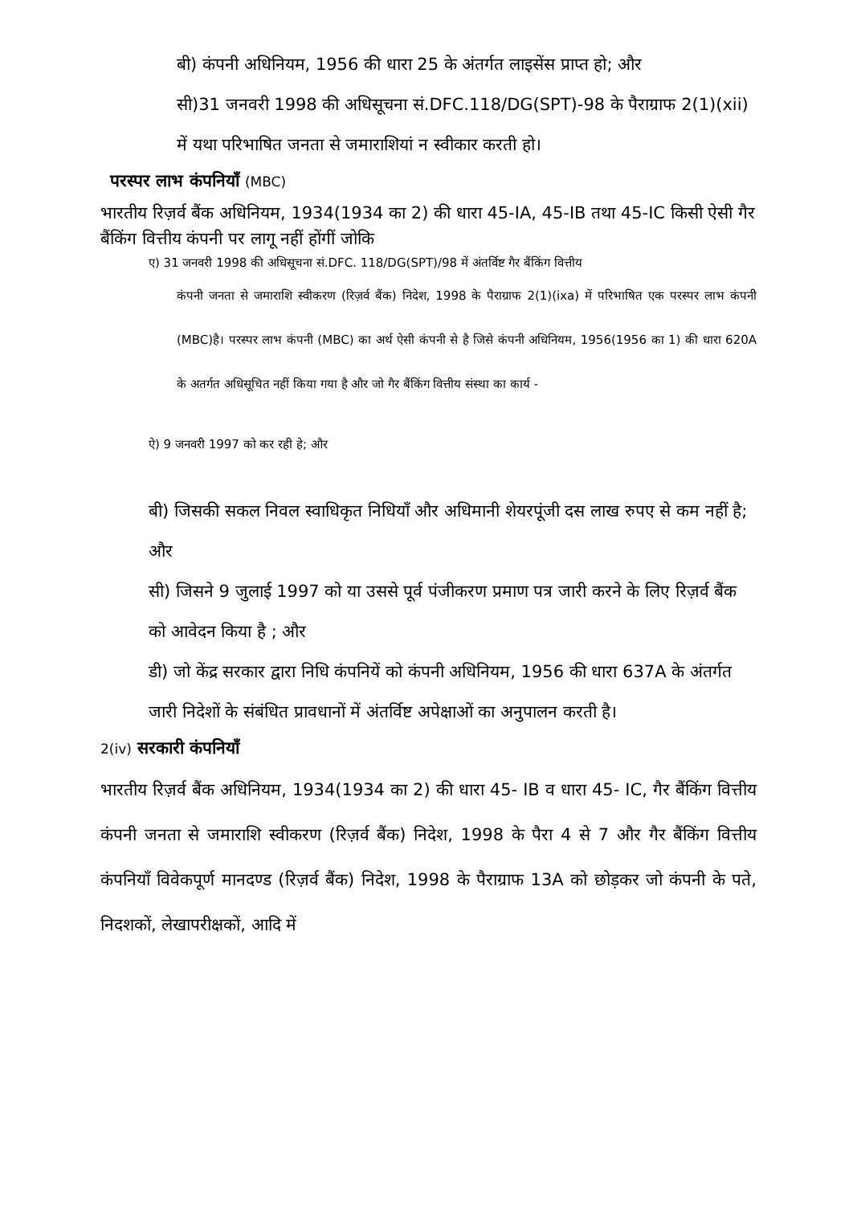बी) कंपनी अधिनियम, 1956 की धारा 25 के अंतर्गत लाइसेंस प्राप्त हो; और
सी)31 जनवरी 1998 की अधिसूचना सं.DFC.118/DG(SPT)-98 के पैराग्राफ 2(1)(xii) में यथा परिभाषित जनता से जमाराशियां न स्वीकार करती हो।
परस्पर लाभ कंपनियाँ (MBC)
भारतीय रिज़र्व बैंक अधिनियम, 1934(1934 का 2) की धारा 45-IA, 45-IB तथा 45-IC किसी ऐसी गैर बैंकिंग वित्तीय कंपनी पर लागू नहीं होंगीं जोकि
ए) 31 जनवरी 1998 की अधिसूचना सं.DFC. 118/DG(SPT)/98 में अंतर्विष्ट गैर बैंकिंग वित्तीय
कंपनी जनता से जमाराशि स्वीकरण (रिज़र्व बैंक) निदेश, 1998 के पैराग्राफ 2(1)(ixa) में परिभाषित एक परस्पर लाभ कंपनी (MBC)है। परस्पर लाभ कंपनी (MBC) का अर्थ ऐसी कंपनी से है जिसे कंपनी अधिनियम, 1956(1956 का 1) की धारा 620A के अतर्गत अधिसूचित नहीं किया गया है और जो गैर बैंकिंग वित्तीय संस्था का कार्य -
ऐ) 9 जनवरी 1997 को कर रही हे; और
बी) जिसकी सकल निवल स्वाधिकृत निधियाँ और अधिमानी शेयरपूंजी दस लाख रुपए से कम नहीं है; और
सी) जिसने 9 जुलाई 1997 को या उससे पूर्व पंजीकरण प्रमाण पत्र जारी करने के लिए रिज़र्व बैंक को आवेदन किया है ; और
डी) जो केंद्र सरकार द्वारा निधि कंपनियें को कंपनी अधिनियम, 1956 की धारा 637A के अंतर्गत जारी निदेशों के संबंधित प्रावधानों में अंतर्विष्ट अपेक्षाओं का अनुपालन करती है।
2(iv) सरकारी कंपनियाँ
भारतीय रिज़र्व बैंक अधिनियम, 1934(1934 का 2) की धारा 45- IB व धारा 45- IC, गैर बैंकिंग वित्तीय कंपनी जनता से जमाराशि स्वीकरण (रिज़र्व बैंक) निदेश, 1998 के पैरा 4 से 7 और गैर बैंकिंग वित्तीय कंपनियाँ विवेकपूर्ण मानदण्ड (रिज़र्व बैंक) निदेश, 1998 के पैराग्राफ 13A को छोड़कर जो कंपनी के पते, निदशकों, लेखापरीक्षकों, आदि में